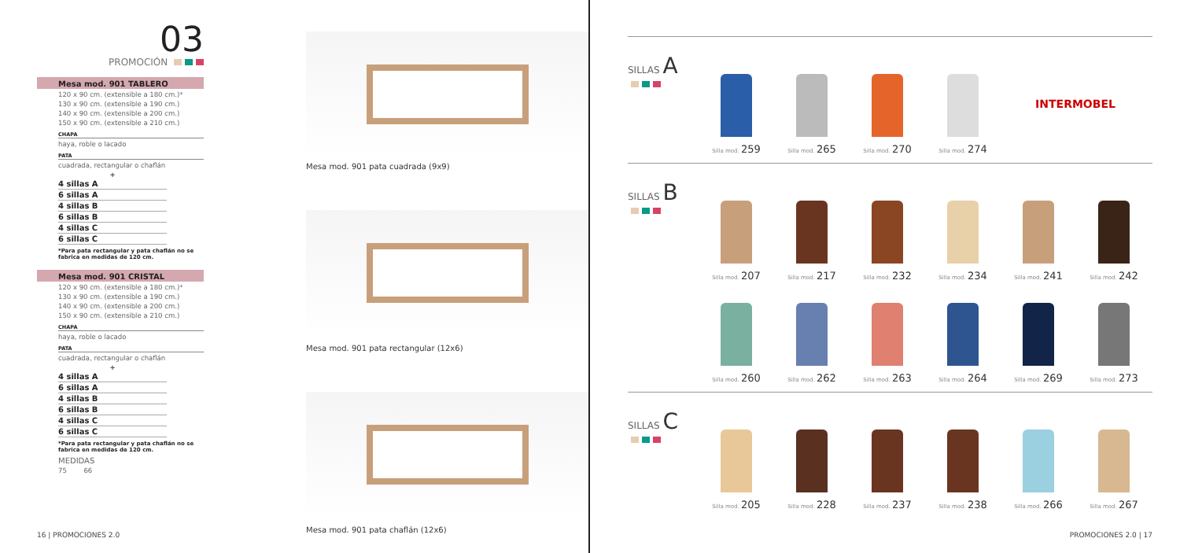03
PROMOCIÓN
Mesa mod. 901 TABLERO
120 x 90 cm. (extensible a 180 cm.)*
130 x 90 cm. (extensible a 190 cm.)
140 x 90 cm. (extensible a 200 cm.)
150 x 90 cm. (extensible a 210 cm.)
CHAPA
haya, roble o lacado
PATA
cuadrada, rectangular o chaflán
+
4 sillas A
6 sillas A
4 sillas B
6 sillas B
4 sillas C
6 sillas C
*Para pata rectangular y pata chaflán no se fabrica en medidas de 120 cm.
Mesa mod. 901 CRISTAL
120 x 90 cm. (extensible a 180 cm.)*
130 x 90 cm. (extensible a 190 cm.)
140 x 90 cm. (extensible a 200 cm.)
150 x 90 cm. (extensible a 210 cm.)
CHAPA
haya, roble o lacado
PATA
cuadrada, rectangular o chaflán
+
4 sillas A
6 sillas A
4 sillas B
6 sillas B
4 sillas C
6 sillas C
*Para pata rectangular y pata chaflán no se fabrica en medidas de 120 cm.
MEDIDAS
75 66
16 | PROMOCIONES 2.0
Mesa mod. 901 pata cuadrada (9x9)
Mesa mod. 901 pata rectangular (12x6)
Mesa mod. 901 pata chaflán (12x6)
SILLAS A
Silla mod. 259
Silla mod. 265
Silla mod. 270
Silla mod. 274
INTERMOBEL
SILLAS B
Silla mod. 207
Silla mod. 217
Silla mod. 232
Silla mod. 234
Silla mod. 241
Silla mod. 242
Silla mod. 260
Silla mod. 262
Silla mod. 263
Silla mod. 264
Silla mod. 269
Silla mod. 273
SILLAS C
Silla mod. 205
Silla mod. 228
Silla mod. 237
Silla mod. 238
Silla mod. 266
Silla mod. 267
PROMOCIONES 2.0 | 17